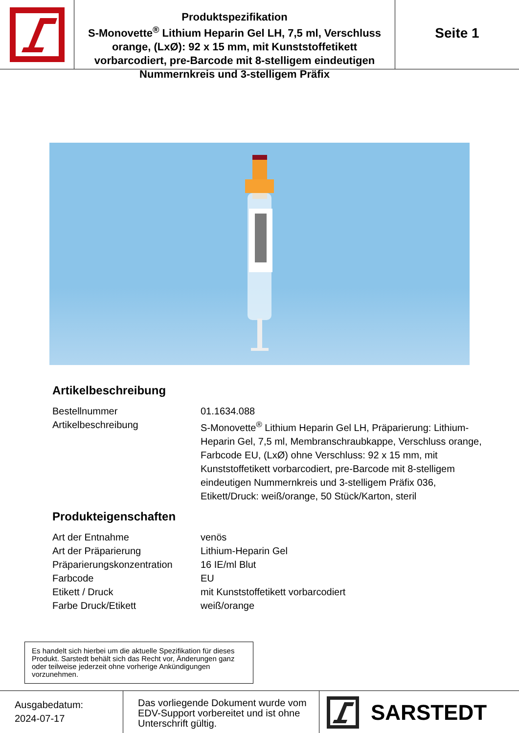Produktspezifikation
S-Monovette<sup>®</sup> Lithium Heparin Gel LH, 7,5 ml, Verschluss orange, (LxØ): 92 x 15 mm, mit Kunststoffetikett vorbarcodiert, pre-Barcode mit 8-stelligem eindeutigen Nummernkreis und 3-stelligem Präfix
Seite 1
Artikelbeschreibung
| Bestellnummer | 01.1634.088 |
| Artikelbeschreibung | S-Monovette<sup>®</sup> Lithium Heparin Gel LH, Präparierung: Lithium-Heparin Gel, 7,5 ml, Membranschraubkappe, Verschluss orange, Farbcode EU, (LxØ) ohne Verschluss: 92 x 15 mm, mit Kunststoffetikett vorbarcodiert, pre-Barcode mit 8-stelligem eindeutigen Nummernkreis und 3-stelligem Präfix 036, Etikett/Druck: weiß/orange, 50 Stück/Karton, steril |
Produkteigenschaften
| Art der Entnahme | venös |
| Art der Präparierung | Lithium-Heparin Gel |
| Präparierungskonzentration | 16 IE/ml Blut |
| Farbcode | EU |
| Etikett / Druck | mit Kunststoffetikett vorbarcodiert |
| Farbe Druck/Etikett | weiß/orange |
Es handelt sich hierbei um die aktuelle Spezifikation für dieses Produkt. Sarstedt behält sich das Recht vor, Änderungen ganz oder teilweise jederzeit ohne vorherige Ankündigungen vorzunehmen.
Ausgabedatum:
2024-07-17
Das vorliegende Dokument wurde vom EDV-Support vorbereitet und ist ohne Unterschrift gültig.
SARSTEDT